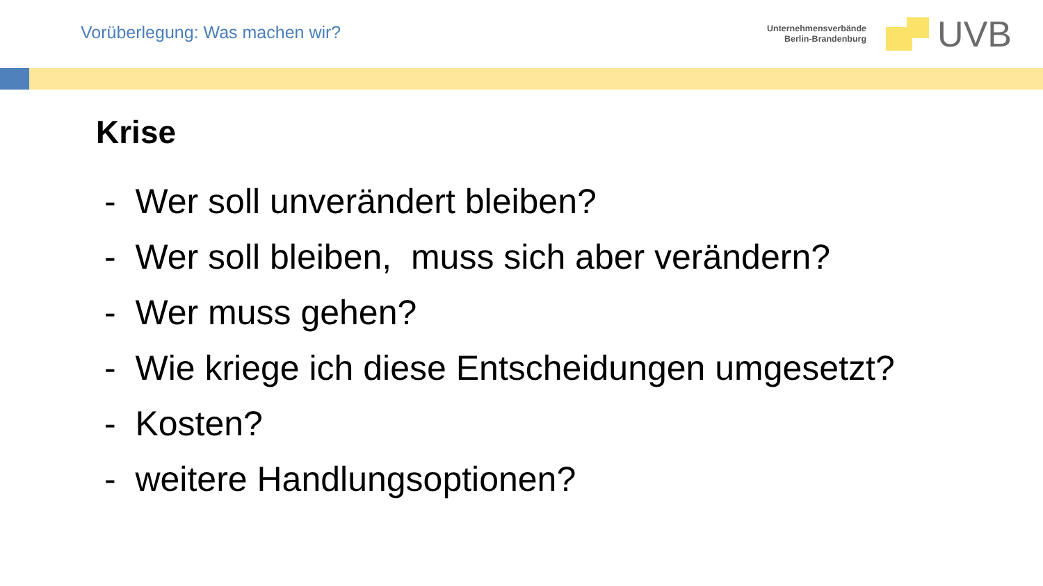Vorüberlegung: Was machen wir?
Unternehmensverbände
Berlin-Brandenburg
UVB
Krise
- Wer soll unverändert bleiben?
- Wer soll bleiben, muss sich aber verändern?
- Wer muss gehen?
- Wie kriege ich diese Entscheidungen umgesetzt?
- Kosten?
- weitere Handlungsoptionen?